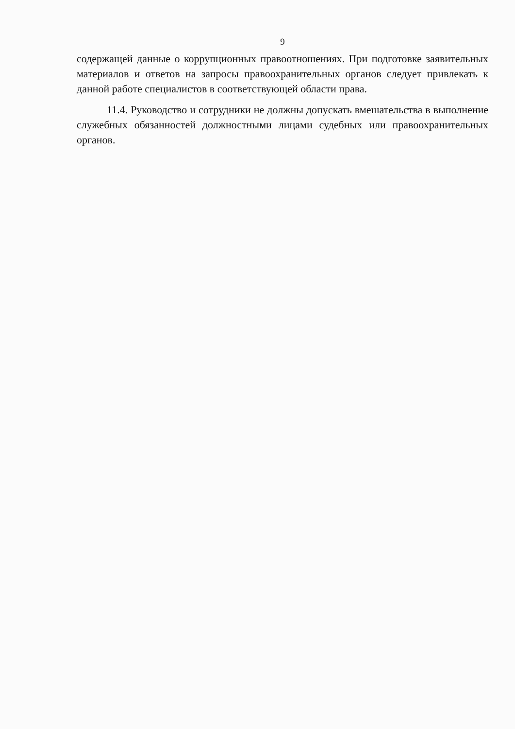9
содержащей данные о коррупционных правоотношениях. При подготовке заявительных материалов и ответов на запросы правоохранительных органов следует привлекать к данной работе специалистов в соответствующей области права.
11.4. Руководство и сотрудники не должны допускать вмешательства в выполнение служебных обязанностей должностными лицами судебных или правоохранительных органов.